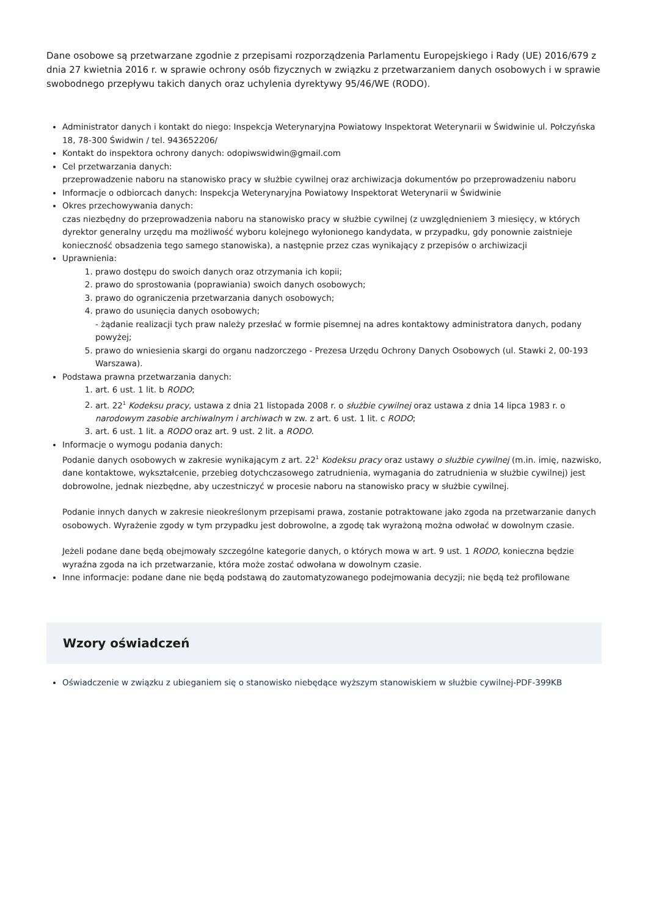Dane osobowe są przetwarzane zgodnie z przepisami rozporządzenia Parlamentu Europejskiego i Rady (UE) 2016/679 z dnia 27 kwietnia 2016 r. w sprawie ochrony osób fizycznych w związku z przetwarzaniem danych osobowych i w sprawie swobodnego przepływu takich danych oraz uchylenia dyrektywy 95/46/WE (RODO).
Administrator danych i kontakt do niego: Inspekcja Weterynaryjna Powiatowy Inspektorat Weterynarii w Świdwinie ul. Połczyńska 18, 78-300 Świdwin / tel. 943652206/
Kontakt do inspektora ochrony danych: odopiwswidwin@gmail.com
Cel przetwarzania danych:
przeprowadzenie naboru na stanowisko pracy w służbie cywilnej oraz archiwizacja dokumentów po przeprowadzeniu naboru
Informacje o odbiorcach danych: Inspekcja Weterynaryjna Powiatowy Inspektorat Weterynarii w Świdwinie
Okres przechowywania danych:
czas niezbędny do przeprowadzenia naboru na stanowisko pracy w służbie cywilnej (z uwzględnieniem 3 miesięcy, w których dyrektor generalny urzędu ma możliwość wyboru kolejnego wyłonionego kandydata, w przypadku, gdy ponownie zaistnieje konieczność obsadzenia tego samego stanowiska), a następnie przez czas wynikający z przepisów o archiwizacji
Uprawnienia:
1. prawo dostępu do swoich danych oraz otrzymania ich kopii;
2. prawo do sprostowania (poprawiania) swoich danych osobowych;
3. prawo do ograniczenia przetwarzania danych osobowych;
4. prawo do usunięcia danych osobowych;
- żądanie realizacji tych praw należy przesłać w formie pisemnej na adres kontaktowy administratora danych, podany powyżej;
5. prawo do wniesienia skargi do organu nadzorczego - Prezesa Urzędu Ochrony Danych Osobowych (ul. Stawki 2, 00-193 Warszawa).
Podstawa prawna przetwarzania danych:
1. art. 6 ust. 1 lit. b RODO;
2. art. 22<sup>1</sup> Kodeksu pracy, ustawa z dnia 21 listopada 2008 r. o służbie cywilnej oraz ustawa z dnia 14 lipca 1983 r. o narodowym zasobie archiwalnym i archiwach w zw. z art. 6 ust. 1 lit. c RODO;
3. art. 6 ust. 1 lit. a RODO oraz art. 9 ust. 2 lit. a RODO.
Informacje o wymogu podania danych:
Podanie danych osobowych w zakresie wynikającym z art. 22<sup>1</sup> Kodeksu pracy oraz ustawy o służbie cywilnej (m.in. imię, nazwisko, dane kontaktowe, wykształcenie, przebieg dotychczasowego zatrudnienia, wymagania do zatrudnienia w służbie cywilnej) jest dobrowolne, jednak niezbędne, aby uczestniczyć w procesie naboru na stanowisko pracy w służbie cywilnej.
Podanie innych danych w zakresie nieokreślonym przepisami prawa, zostanie potraktowane jako zgoda na przetwarzanie danych osobowych. Wyrażenie zgody w tym przypadku jest dobrowolne, a zgodę tak wyrażoną można odwołać w dowolnym czasie.
Jeżeli podane dane będą obejmowały szczególne kategorie danych, o których mowa w art. 9 ust. 1 RODO, konieczna będzie wyraźna zgoda na ich przetwarzanie, która może zostać odwołana w dowolnym czasie.
Inne informacje: podane dane nie będą podstawą do zautomatyzowanego podejmowania decyzji; nie będą też profilowane
Wzory oświadczeń
Oświadczenie w związku z ubieganiem się o stanowisko niebędące wyższym stanowiskiem w służbie cywilnej-PDF-399KB